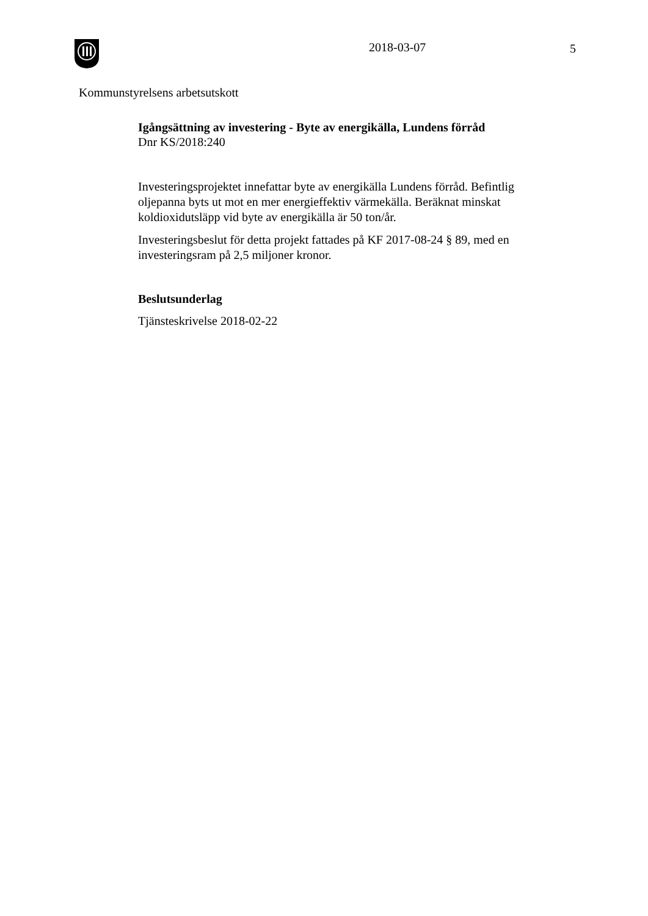2018-03-07 5
Kommunstyrelsens arbetsutskott
Igångsättning av investering - Byte av energikälla, Lundens förråd
Dnr KS/2018:240
Investeringsprojektet innefattar byte av energikälla Lundens förråd. Befintlig oljepanna byts ut mot en mer energieffektiv värmekälla. Beräknat minskat koldioxidutsläpp vid byte av energikälla är 50 ton/år.
Investeringsbeslut för detta projekt fattades på KF 2017-08-24 § 89, med en investeringsram på 2,5 miljoner kronor.
Beslutsunderlag
Tjänsteskrivelse 2018-02-22